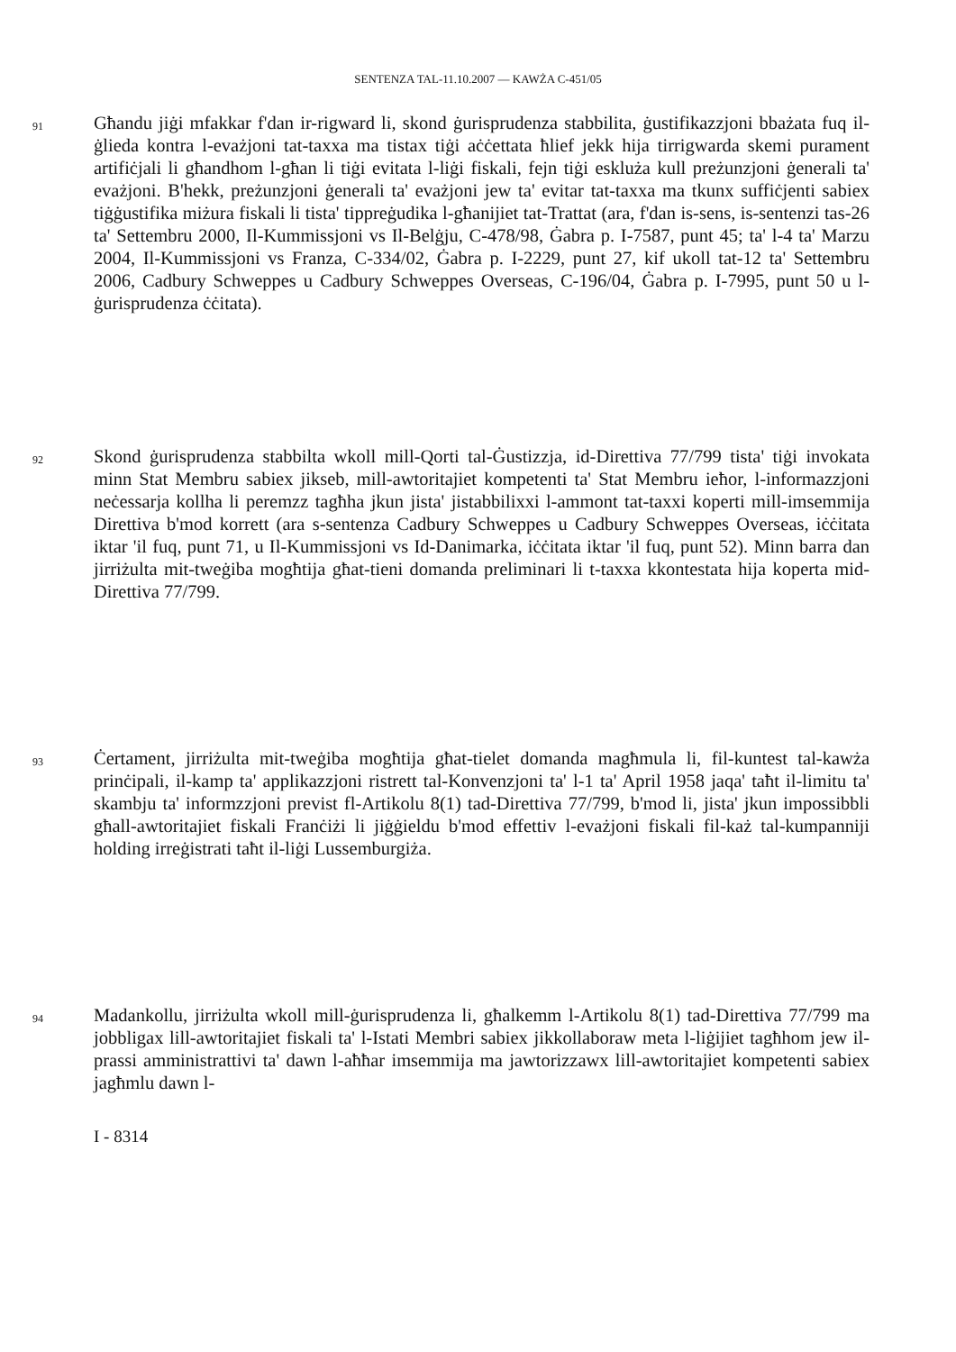SENTENZA TAL-11.10.2007 — KAWŻA C-451/05
91
Għandu jiġi mfakkar f'dan ir-rigward li, skond ġurisprudenza stabbilita, ġustifikazzjoni bbażata fuq il-ġlieda kontra l-evażjoni tat-taxxa ma tistax tiġi aċċettata ħlief jekk hija tirrigwarda skemi purament artifiċjali li għandhom l-għan li tiġi evitata l-liġi fiskali, fejn tiġi eskluża kull preżunzjoni ġenerali ta' evażjoni. B'hekk, preżunzjoni ġenerali ta' evażjoni jew ta' evitar tat-taxxa ma tkunx suffiċjenti sabiex tiġġustifika miżura fiskali li tista' tippreġudika l-għanijiet tat-Trattat (ara, f'dan is-sens, is-sentenzi tas-26 ta' Settembru 2000, Il-Kummissjoni vs Il-Belġju, C-478/98, Ġabra p. I-7587, punt 45; ta' l-4 ta' Marzu 2004, Il-Kummissjoni vs Franza, C-334/02, Ġabra p. I-2229, punt 27, kif ukoll tat-12 ta' Settembru 2006, Cadbury Schweppes u Cadbury Schweppes Overseas, C-196/04, Ġabra p. I-7995, punt 50 u l-ġurisprudenza ċċitata).
92
Skond ġurisprudenza stabbilta wkoll mill-Qorti tal-Ġustizzja, id-Direttiva 77/799 tista' tiġi invokata minn Stat Membru sabiex jikseb, mill-awtoritajiet kompetenti ta' Stat Membru ieħor, l-informazzjoni neċessarja kollha li peremzz tagħha jkun jista' jistabbilixxi l-ammont tat-taxxi koperti mill-imsemmija Direttiva b'mod korrett (ara s-sentenza Cadbury Schweppes u Cadbury Schweppes Overseas, iċċitata iktar 'il fuq, punt 71, u Il-Kummissjoni vs Id-Danimarka, iċċitata iktar 'il fuq, punt 52). Minn barra dan jirriżulta mit-tweġiba mogħtija għat-tieni domanda preliminari li t-taxxa kkontestata hija koperta mid-Direttiva 77/799.
93
Ċertament, jirriżulta mit-tweġiba mogħtija għat-tielet domanda magħmula li, fil-kuntest tal-kawża prinċipali, il-kamp ta' applikazzjoni ristrett tal-Konvenzjoni ta' l-1 ta' April 1958 jaqa' taħt il-limitu ta' skambju ta' informzzjoni previst fl-Artikolu 8(1) tad-Direttiva 77/799, b'mod li, jista' jkun impossibbli għall-awtoritajiet fiskali Franċiżi li jiġġieldu b'mod effettiv l-evażjoni fiskali fil-każ tal-kumpanniji holding irreġistrati taħt il-liġi Lussemburgiża.
94
Madankollu, jirriżulta wkoll mill-ġurisprudenza li, għalkemm l-Artikolu 8(1) tad-Direttiva 77/799 ma jobbligax lill-awtoritajiet fiskali ta' l-Istati Membri sabiex jikkollaboraw meta l-liġijiet tagħhom jew il-prassi amministrattivi ta' dawn l-aħħar imsemmija ma jawtorizzawx lill-awtoritajiet kompetenti sabiex jagħmlu dawn l-
I - 8314